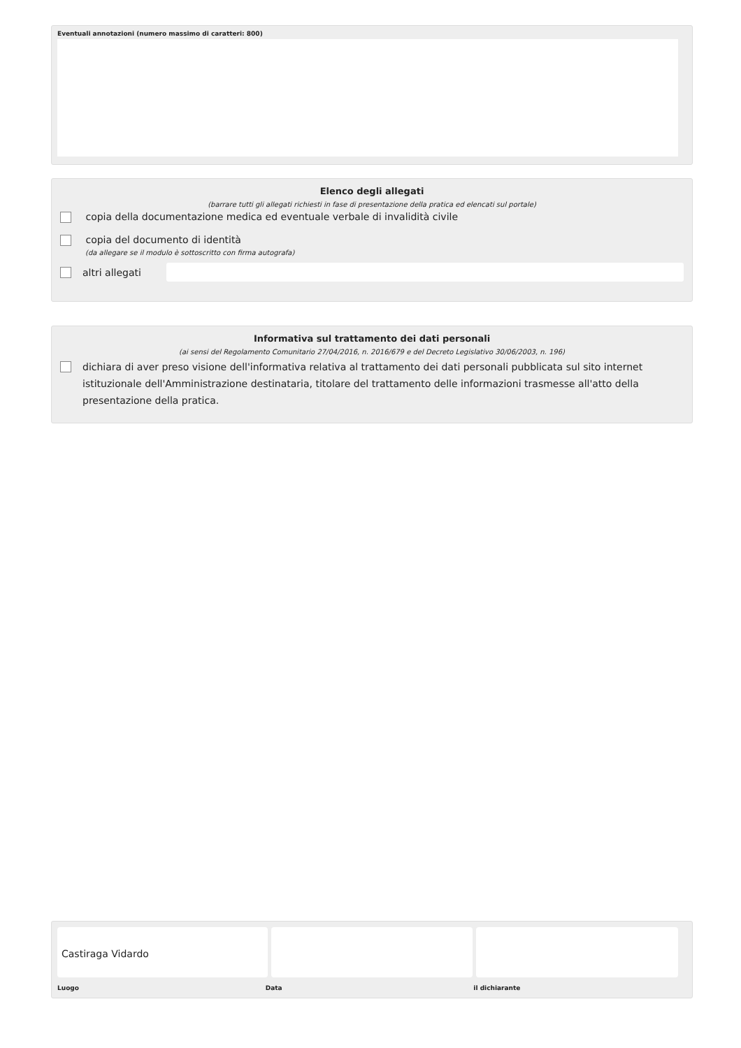Eventuali annotazioni (numero massimo di caratteri: 800)
Elenco degli allegati
(barrare tutti gli allegati richiesti in fase di presentazione della pratica ed elencati sul portale)
copia della documentazione medica ed eventuale verbale di invalidità civile
copia del documento di identità
(da allegare se il modulo è sottoscritto con firma autografa)
altri allegati
Informativa sul trattamento dei dati personali
(ai sensi del Regolamento Comunitario 27/04/2016, n. 2016/679 e del Decreto Legislativo 30/06/2003, n. 196)
dichiara di aver preso visione dell'informativa relativa al trattamento dei dati personali pubblicata sul sito internet istituzionale dell'Amministrazione destinataria, titolare del trattamento delle informazioni trasmesse all'atto della presentazione della pratica.
Castiraga Vidardo
Luogo Data il dichiarante